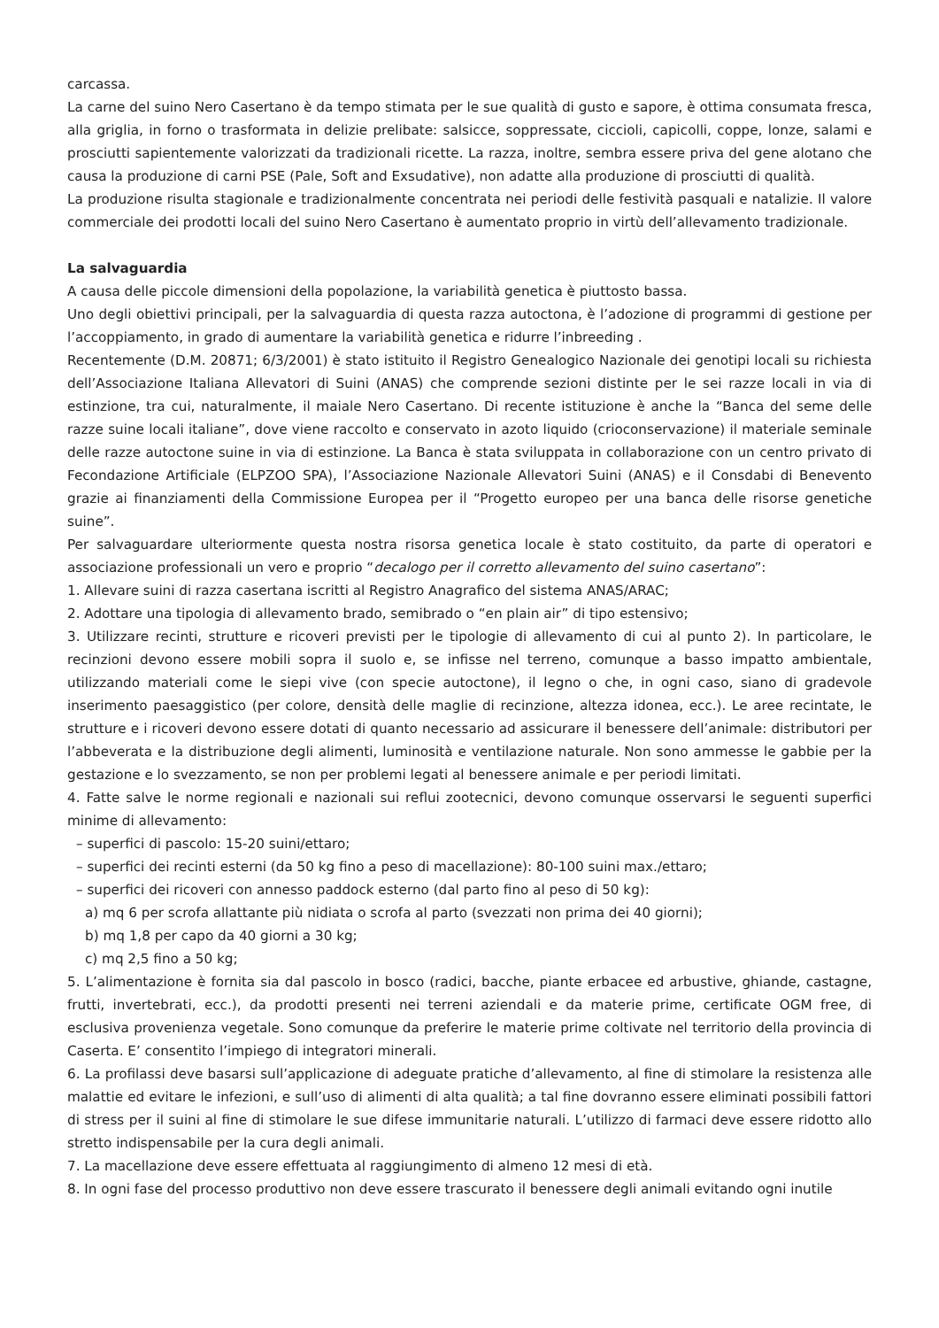carcassa.
La carne del suino Nero Casertano è da tempo stimata per le sue qualità di gusto e sapore, è ottima consumata fresca, alla griglia, in forno o trasformata in delizie prelibate: salsicce, soppressate, ciccioli, capicolli, coppe, lonze, salami e prosciutti sapientemente valorizzati da tradizionali ricette. La razza, inoltre, sembra essere priva del gene alotano che causa la produzione di carni PSE (Pale, Soft and Exsudative), non adatte alla produzione di prosciutti di qualità.
La produzione risulta stagionale e tradizionalmente concentrata nei periodi delle festività pasquali e natalizie. Il valore commerciale dei prodotti locali del suino Nero Casertano è aumentato proprio in virtù dell’allevamento tradizionale.
La salvaguardia
A causa delle piccole dimensioni della popolazione, la variabilità genetica è piuttosto bassa.
Uno degli obiettivi principali, per la salvaguardia di questa razza autoctona, è l’adozione di programmi di gestione per l’accoppiamento, in grado di aumentare la variabilità genetica e ridurre l’inbreeding .
Recentemente (D.M. 20871; 6/3/2001) è stato istituito il Registro Genealogico Nazionale dei genotipi locali su richiesta dell’Associazione Italiana Allevatori di Suini (ANAS) che comprende sezioni distinte per le sei razze locali in via di estinzione, tra cui, naturalmente, il maiale Nero Casertano. Di recente istituzione è anche la “Banca del seme delle razze suine locali italiane”, dove viene raccolto e conservato in azoto liquido (crioconservazione) il materiale seminale delle razze autoctone suine in via di estinzione. La Banca è stata sviluppata in collaborazione con un centro privato di Fecondazione Artificiale (ELPZOO SPA), l’Associazione Nazionale Allevatori Suini (ANAS) e il Consdabi di Benevento grazie ai finanziamenti della Commissione Europea per il “Progetto europeo per una banca delle risorse genetiche suine”.
Per salvaguardare ulteriormente questa nostra risorsa genetica locale è stato costituito, da parte di operatori e associazione professionali un vero e proprio “decalogo per il corretto allevamento del suino casertano”:
1. Allevare suini di razza casertana iscritti al Registro Anagrafico del sistema ANAS/ARAC;
2. Adottare una tipologia di allevamento brado, semibrado o “en plain air” di tipo estensivo;
3. Utilizzare recinti, strutture e ricoveri previsti per le tipologie di allevamento di cui al punto 2). In particolare, le recinzioni devono essere mobili sopra il suolo e, se infisse nel terreno, comunque a basso impatto ambientale, utilizzando materiali come le siepi vive (con specie autoctone), il legno o che, in ogni caso, siano di gradevole inserimento paesaggistico (per colore, densità delle maglie di recinzione, altezza idonea, ecc.). Le aree recintate, le strutture e i ricoveri devono essere dotati di quanto necessario ad assicurare il benessere dell’animale: distributori per l’abbeverata e la distribuzione degli alimenti, luminosità e ventilazione naturale. Non sono ammesse le gabbie per la gestazione e lo svezzamento, se non per problemi legati al benessere animale e per periodi limitati.
4. Fatte salve le norme regionali e nazionali sui reflui zootecnici, devono comunque osservarsi le seguenti superfici minime di allevamento:
– superfici di pascolo: 15-20 suini/ettaro;
– superfici dei recinti esterni (da 50 kg fino a peso di macellazione): 80-100 suini max./ettaro;
– superfici dei ricoveri con annesso paddock esterno (dal parto fino al peso di 50 kg):
a) mq 6 per scrofa allattante più nidiata o scrofa al parto (svezzati non prima dei 40 giorni);
b) mq 1,8 per capo da 40 giorni a 30 kg;
c) mq 2,5 fino a 50 kg;
5. L’alimentazione è fornita sia dal pascolo in bosco (radici, bacche, piante erbacee ed arbustive, ghiande, castagne, frutti, invertebrati, ecc.), da prodotti presenti nei terreni aziendali e da materie prime, certificate OGM free, di esclusiva provenienza vegetale. Sono comunque da preferire le materie prime coltivate nel territorio della provincia di Caserta. E’ consentito l’impiego di integratori minerali.
6. La profilassi deve basarsi sull’applicazione di adeguate pratiche d’allevamento, al fine di stimolare la resistenza alle malattie ed evitare le infezioni, e sull’uso di alimenti di alta qualità; a tal fine dovranno essere eliminati possibili fattori di stress per il suini al fine di stimolare le sue difese immunitarie naturali. L’utilizzo di farmaci deve essere ridotto allo stretto indispensabile per la cura degli animali.
7. La macellazione deve essere effettuata al raggiungimento di almeno 12 mesi di età.
8. In ogni fase del processo produttivo non deve essere trascurato il benessere degli animali evitando ogni inutile